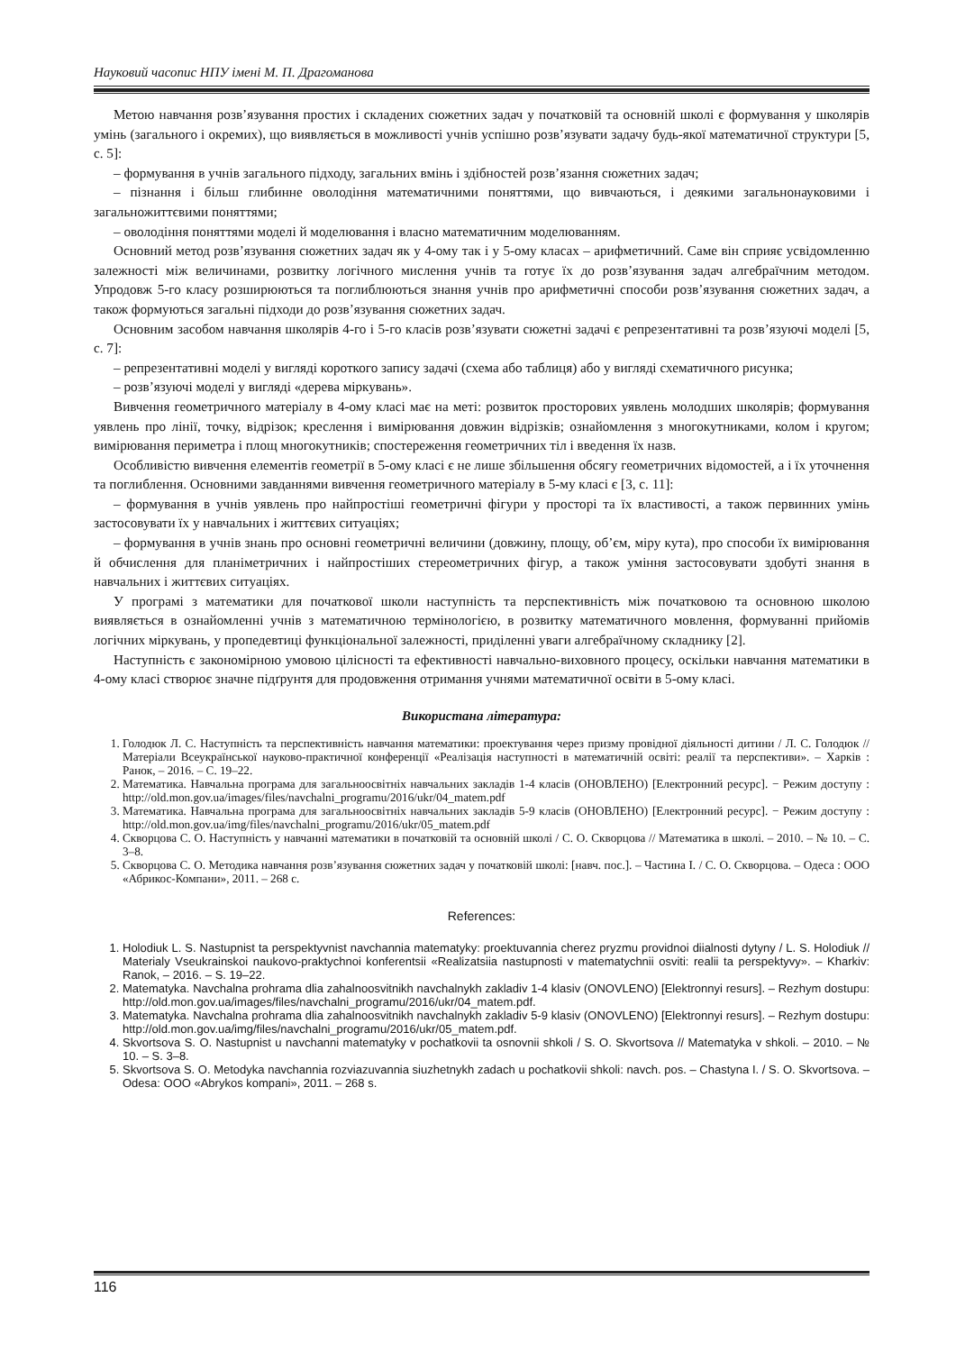Науковий часопис НПУ імені М. П. Драгоманова
Метою навчання розв’язування простих і складених сюжетних задач у початковій та основній школі є формування у школярів умінь (загального і окремих), що виявляється в можливості учнів успішно розв’язувати задачу будь-якої математичної структури [5, с. 5]:
– формування в учнів загального підходу, загальних вмінь і здібностей розв’язання сюжетних задач;
– пізнання і більш глибинне оволодіння математичними поняттями, що вивчаються, і деякими загальнонауковими і загальножиттєвими поняттями;
– оволодіння поняттями моделі й моделювання і власно математичним моделюванням.
Основний метод розв’язування сюжетних задач як у 4-ому так і у 5-ому класах – арифметичний. Саме він сприяє усвідомленню залежності між величинами, розвитку логічного мислення учнів та готує їх до розв’язування задач алгебраїчним методом. Упродовж 5-го класу розширюються та поглиблюються знання учнів про арифметичні способи розв’язування сюжетних задач, а також формуються загальні підходи до розв’язування сюжетних задач.
Основним засобом навчання школярів 4-го і 5-го класів розв’язувати сюжетні задачі є репрезентативні та розв’язуючі моделі [5, с. 7]:
– репрезентативні моделі у вигляді короткого запису задачі (схема або таблиця) або у вигляді схематичного рисунка;
– розв’язуючі моделі у вигляді «дерева міркувань».
Вивчення геометричного матеріалу в 4-ому класі має на меті: розвиток просторових уявлень молодших школярів; формування уявлень про лінії, точку, відрізок; креслення і вимірювання довжин відрізків; ознайомлення з многокутниками, колом і кругом; вимірювання периметра і площ многокутників; спостереження геометричних тіл і введення їх назв.
Особливістю вивчення елементів геометрії в 5-ому класі є не лише збільшення обсягу геометричних відомостей, а і їх уточнення та поглиблення. Основними завданнями вивчення геометричного матеріалу в 5-му класі є [3, с. 11]:
– формування в учнів уявлень про найпростіші геометричні фігури у просторі та їх властивості, а також первинних умінь застосовувати їх у навчальних і життєвих ситуаціях;
– формування в учнів знань про основні геометричні величини (довжину, площу, об’єм, міру кута), про способи їх вимірювання й обчислення для планіметричних і найпростіших стереометричних фігур, а також уміння застосовувати здобуті знання в навчальних і життєвих ситуаціях.
У програмі з математики для початкової школи наступність та перспективність між початковою та основною школою виявляється в ознайомленні учнів з математичною термінологією, в розвитку математичного мовлення, формуванні прийомів логічних міркувань, у пропедевтиці функціональної залежності, приділенні уваги алгебраїчному складнику [2].
Наступність є закономірною умовою цілісності та ефективності навчально-виховного процесу, оскільки навчання математики в 4-ому класі створює значне підґрунтя для продовження отримання учнями математичної освіти в 5-ому класі.
Використана література:
1. Голодюк Л. С. Наступність та перспективність навчання математики: проектування через призму провідної діяльності дитини / Л. С. Голодюк // Матеріали Всеукраїнської науково-практичної конференції «Реалізація наступності в математичній освіті: реалії та перспективи». – Харків : Ранок, – 2016. – С. 19–22.
2. Математика. Навчальна програма для загальноосвітніх навчальних закладів 1-4 класів (ОНОВЛЕНО) [Електронний ресурс]. − Режим доступу : http://old.mon.gov.ua/images/files/navchalni_programu/2016/ukr/04_matem.pdf
3. Математика. Навчальна програма для загальноосвітніх навчальних закладів 5-9 класів (ОНОВЛЕНО) [Електронний ресурс]. − Режим доступу : http://old.mon.gov.ua/img/files/navchalni_programu/2016/ukr/05_matem.pdf
4. Скворцова С. О. Наступність у навчанні математики в початковій та основній школі / С. О. Скворцова // Математика в школі. – 2010. – № 10. – С. 3–8.
5. Скворцова С. О. Методика навчання розв’язування сюжетних задач у початковій школі: [навч. пос.]. – Частина І. / С. О. Скворцова. – Одеса : ООО «Абрикос-Компани», 2011. – 268 с.
References:
1. Holodiuk L. S. Nastupnist ta perspektyvnist navchannia matematyky: proektuvannia cherez pryzmu providnoi diialnosti dytyny / L. S. Holodiuk // Materialy Vseukrainskoi naukovo-praktychnoi konferentsii «Realizatsiia nastupnosti v matematychnii osviti: realii ta perspektyvy». – Kharkiv: Ranok, – 2016. – S. 19–22.
2. Matematyka. Navchalna prohrama dlia zahalnoosvitnikh navchalnykh zakladiv 1-4 klasiv (ONOVLENO) [Elektronnyi resurs]. – Rezhym dostupu: http://old.mon.gov.ua/images/files/navchalni_programu/2016/ukr/04_matem.pdf.
3. Matematyka. Navchalna prohrama dlia zahalnoosvitnikh navchalnykh zakladiv 5-9 klasiv (ONOVLENO) [Elektronnyi resurs]. – Rezhym dostupu: http://old.mon.gov.ua/img/files/navchalni_programu/2016/ukr/05_matem.pdf.
4. Skvortsova S. O. Nastupnist u navchanni matematyky v pochatkovii ta osnovnii shkoli / S. O. Skvortsova // Matematyka v shkoli. – 2010. – № 10. – S. 3–8.
5. Skvortsova S. O. Metodyka navchannia rozviazuvannia siuzhetnykh zadach u pochatkovii shkoli: navch. pos. – Chastyna I. / S. O. Skvortsova. – Odesa: OOO «Abrykos kompani», 2011. – 268 s.
116